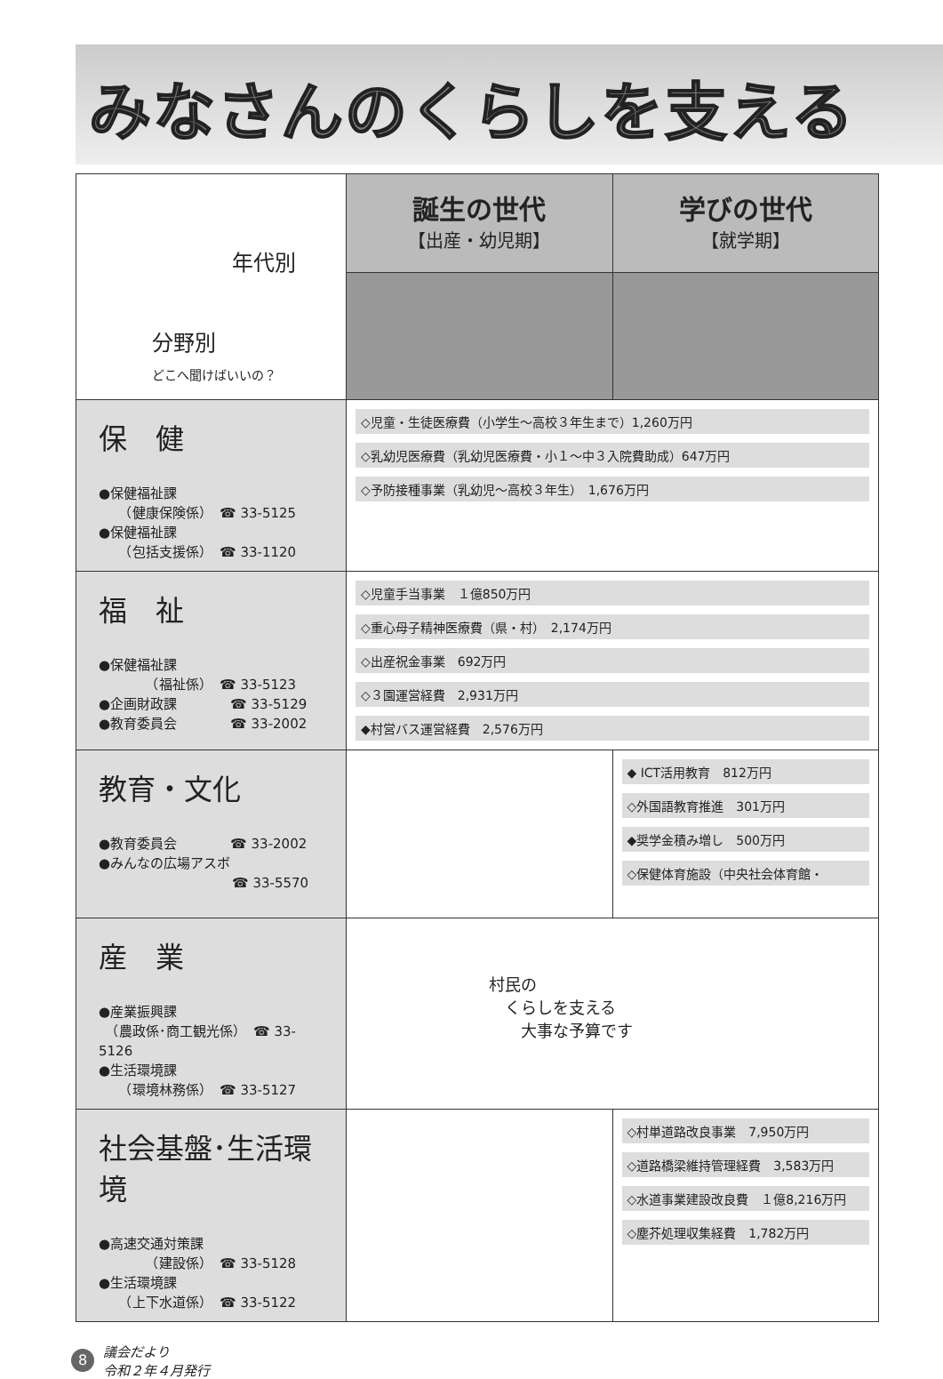みなさんのくらしを支える
| 年代別 分野別 どこへ聞けばいいの？ | 誕生の世代 【出産・幼児期】 | 学びの世代 【就学期】 | |
| 保 健 ●保健福祉課 （健康保険係） ☎ 33-5125 ●保健福祉課 （包括支援係） ☎ 33-1120 | ◇児童・生徒医療費（小学生～高校３年生まで）1,260万円 ◇乳幼児医療費（乳幼児医療費・小１～中３入院費助成）647万円 ◇予防接種事業（乳幼児～高校３年生） 1,676万円 | | |
| 福 祉 ●保健福祉課 （福祉係） ☎ 33-5123 ●企画財政課 ☎ 33-5129 ●教育委員会 ☎ 33-2002 | ◇児童手当事業 １億850万円 ◇重心母子精神医療費（県・村） 2,174万円 ◇出産祝金事業 692万円 ◇３園運営経費 2,931万円 ◆村営バス運営経費 2,576万円 | | |
| 教育・文化 ●教育委員会 ☎ 33-2002 ●みんなの広場アスボ ☎ 33-5570 | | ◆ ICT活用教育 812万円 ◇外国語教育推進 301万円 ◆奨学金積み増し 500万円 ◇保健体育施設（中央社会体育館・ | |
| 産 業 ●産業振興課 （農政係･商工観光係） ☎ 33-5126 ●生活環境課 （環境林務係） ☎ 33-5127 | 村民の くらしを支える 大事な予算です | | |
| 社会基盤･生活環境 ●高速交通対策課 （建設係） ☎ 33-5128 ●生活環境課 （上下水道係） ☎ 33-5122 | | ◇村単道路改良事業 7,950万円 ◇道路橋梁維持管理経費 3,583万円 ◇水道事業建設改良費 １億8,216万円 ◇塵芥処理収集経費 1,782万円 | |
8 議会だより
令和２年４月発行